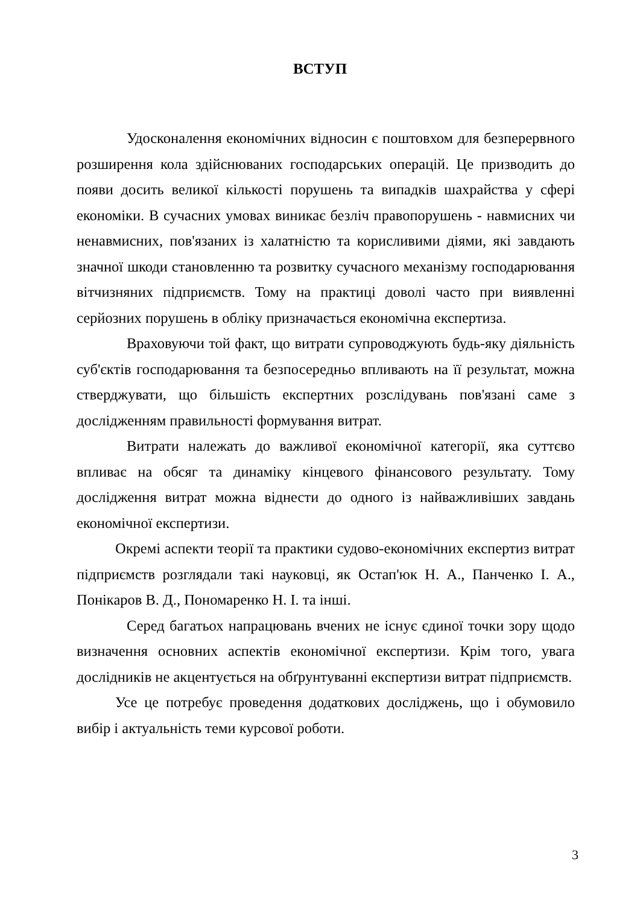ВСТУП
Удосконалення економічних відносин є поштовхом для безперервного розширення кола здійснюваних господарських операцій. Це призводить до появи досить великої кількості порушень та випадків шахрайства у сфері економіки. В сучасних умовах виникає безліч правопорушень - навмисних чи ненавмисних, пов'язаних із халатністю та корисливими діями, які завдають значної шкоди становленню та розвитку сучасного механізму господарювання вітчизняних підприємств. Тому на практиці доволі часто при виявленні серйозних порушень в обліку призначається економічна експертиза.
Враховуючи той факт, що витрати супроводжують будь-яку діяльність суб'єктів господарювання та безпосередньо впливають на її результат, можна стверджувати, що більшість експертних розслідувань пов'язані саме з дослідженням правильності формування витрат.
Витрати належать до важливої економічної категорії, яка суттєво впливає на обсяг та динаміку кінцевого фінансового результату. Тому дослідження витрат можна віднести до одного із найважливіших завдань економічної експертизи.
Окремі аспекти теорії та практики судово-економічних експертиз витрат підприємств розглядали такі науковці, як Остап'юк Н. А., Панченко І. А., Понікаров В. Д., Пономаренко Н. І. та інші.
Серед багатьох напрацювань вчених не існує єдиної точки зору щодо визначення основних аспектів економічної експертизи. Крім того, увага дослідників не акцентується на обґрунтуванні експертизи витрат підприємств.
Усе це потребує проведення додаткових досліджень, що і обумовило вибір і актуальність теми курсової роботи.
3